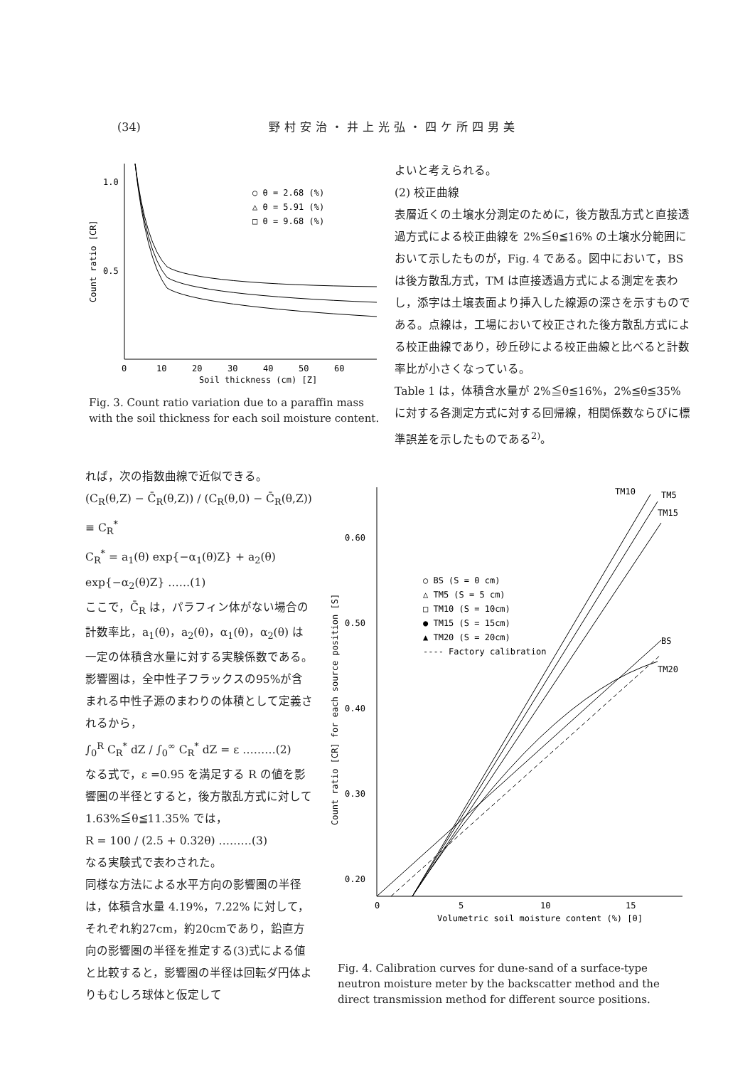(34) 野村安治・井上光弘・四ケ所四男美
1.0
0.5
Count ratio [CR]
○ θ = 2.68 (%)
△ θ = 5.91 (%)
□ θ = 9.68 (%)
0
10
20
30
40
50
60
Soil thickness (cm) [Z]
Fig. 3. Count ratio variation due to a paraffin mass with the soil thickness for each soil moisture content.
よいと考えられる。
(2) 校正曲線
表層近くの土壌水分測定のために，後方散乱方式と直接透過方式による校正曲線を 2%≦θ≦16% の土壌水分範囲において示したものが，Fig. 4 である。図中において，BS は後方散乱方式，TM は直接透過方式による測定を表わし，添字は土壌表面より挿入した線源の深さを示すものである。点線は，工場において校正された後方散乱方式による校正曲線であり，砂丘砂による校正曲線と比べると計数率比が小さくなっている。
Table 1 は，体積含水量が 2%≦θ≦16%，2%≦θ≦35% に対する各測定方式に対する回帰線，相関係数ならびに標準誤差を示したものである<sup>2)</sup>。
れば，次の指数曲線で近似できる。
(C<sub>R</sub>(θ,Z) − C̄<sub>R</sub>(θ,Z)) / (C<sub>R</sub>(θ,0) − C̄<sub>R</sub>(θ,Z)) ≡ C<sub>R</sub><sup>*</sup>
C<sub>R</sub><sup>*</sup> = a<sub>1</sub>(θ) exp{−α<sub>1</sub>(θ)Z} + a<sub>2</sub>(θ) exp{−α<sub>2</sub>(θ)Z} ……(1)
ここで，C̄<sub>R</sub> は，パラフィン体がない場合の計数率比，a<sub>1</sub>(θ)，a<sub>2</sub>(θ)，α<sub>1</sub>(θ)，α<sub>2</sub>(θ) は一定の体積含水量に対する実験係数である。
影響圏は，全中性子フラックスの95%が含まれる中性子源のまわりの体積として定義されるから，
∫<sub>0</sub><sup>R</sup> C<sub>R</sub><sup>*</sup> dZ / ∫<sub>0</sub><sup>∞</sup> C<sub>R</sub><sup>*</sup> dZ = ε ………(2)
なる式で，ε =0.95 を満足する R の値を影響圏の半径とすると，後方散乱方式に対して 1.63%≦θ≦11.35% では，
R = 100 / (2.5 + 0.32θ) ………(3)
なる実験式で表わされた。
同様な方法による水平方向の影響圏の半径は，体積含水量 4.19%，7.22% に対して，それぞれ約27cm，約20cmであり，鉛直方向の影響圏の半径を推定する(3)式による値と比較すると，影響圏の半径は回転ダ円体よりもむしろ球体と仮定して
0.60
0.50
0.40
0.30
0.20
Count ratio [CR] for each source position [S]
TM10
TM5
TM15
BS
TM20
○ BS (S = 0 cm)
△ TM5 (S = 5 cm)
□ TM10 (S = 10cm)
● TM15 (S = 15cm)
▲ TM20 (S = 20cm)
---- Factory calibration
0
5
10
15
Volumetric soil moisture content (%) [θ]
Fig. 4. Calibration curves for dune-sand of a surface-type neutron moisture meter by the backscatter method and the direct transmission method for different source positions.